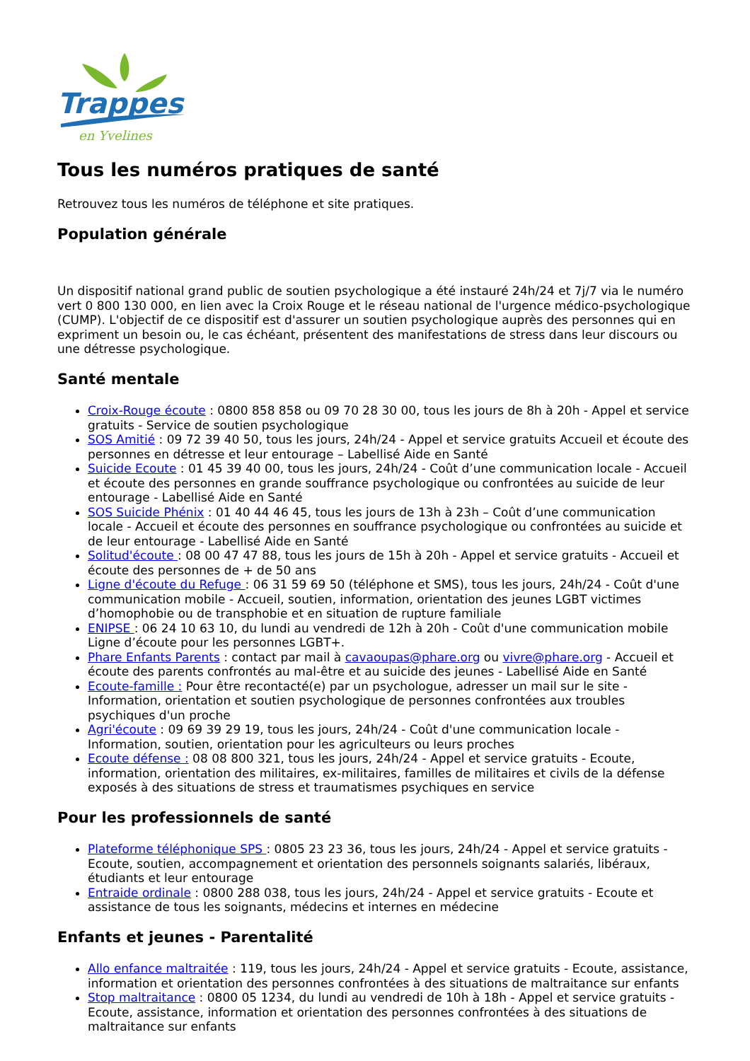Trappes
en Yvelines
Tous les numéros pratiques de santé
Retrouvez tous les numéros de téléphone et site pratiques.
Population générale
Un dispositif national grand public de soutien psychologique a été instauré 24h/24 et 7j/7 via le numéro vert 0 800 130 000, en lien avec la Croix Rouge et le réseau national de l'urgence médico-psychologique (CUMP). L'objectif de ce dispositif est d'assurer un soutien psychologique auprès des personnes qui en expriment un besoin ou, le cas échéant, présentent des manifestations de stress dans leur discours ou une détresse psychologique.
Santé mentale
Croix-Rouge écoute : 0800 858 858 ou 09 70 28 30 00, tous les jours de 8h à 20h - Appel et service gratuits - Service de soutien psychologique
SOS Amitié : 09 72 39 40 50, tous les jours, 24h/24 - Appel et service gratuits Accueil et écoute des personnes en détresse et leur entourage – Labellisé Aide en Santé
Suicide Ecoute : 01 45 39 40 00, tous les jours, 24h/24 - Coût d’une communication locale - Accueil et écoute des personnes en grande souffrance psychologique ou confrontées au suicide de leur entourage - Labellisé Aide en Santé
SOS Suicide Phénix : 01 40 44 46 45, tous les jours de 13h à 23h – Coût d’une communication locale - Accueil et écoute des personnes en souffrance psychologique ou confrontées au suicide et de leur entourage - Labellisé Aide en Santé
Solitud'écoute : 08 00 47 47 88, tous les jours de 15h à 20h - Appel et service gratuits - Accueil et écoute des personnes de + de 50 ans
Ligne d'écoute du Refuge : 06 31 59 69 50 (téléphone et SMS), tous les jours, 24h/24 - Coût d'une communication mobile - Accueil, soutien, information, orientation des jeunes LGBT victimes d’homophobie ou de transphobie et en situation de rupture familiale
ENIPSE : 06 24 10 63 10, du lundi au vendredi de 12h à 20h - Coût d'une communication mobile Ligne d’écoute pour les personnes LGBT+.
Phare Enfants Parents : contact par mail à cavaoupas@phare.org ou vivre@phare.org - Accueil et écoute des parents confrontés au mal-être et au suicide des jeunes - Labellisé Aide en Santé
Ecoute-famille : Pour être recontacté(e) par un psychologue, adresser un mail sur le site - Information, orientation et soutien psychologique de personnes confrontées aux troubles psychiques d'un proche
Agri'écoute : 09 69 39 29 19, tous les jours, 24h/24 - Coût d'une communication locale - Information, soutien, orientation pour les agriculteurs ou leurs proches
Ecoute défense : 08 08 800 321, tous les jours, 24h/24 - Appel et service gratuits - Ecoute, information, orientation des militaires, ex-militaires, familles de militaires et civils de la défense exposés à des situations de stress et traumatismes psychiques en service
Pour les professionnels de santé
Plateforme téléphonique SPS : 0805 23 23 36, tous les jours, 24h/24 - Appel et service gratuits - Ecoute, soutien, accompagnement et orientation des personnels soignants salariés, libéraux, étudiants et leur entourage
Entraide ordinale : 0800 288 038, tous les jours, 24h/24 - Appel et service gratuits - Ecoute et assistance de tous les soignants, médecins et internes en médecine
Enfants et jeunes - Parentalité
Allo enfance maltraitée : 119, tous les jours, 24h/24 - Appel et service gratuits - Ecoute, assistance, information et orientation des personnes confrontées à des situations de maltraitance sur enfants
Stop maltraitance : 0800 05 1234, du lundi au vendredi de 10h à 18h - Appel et service gratuits - Ecoute, assistance, information et orientation des personnes confrontées à des situations de maltraitance sur enfants